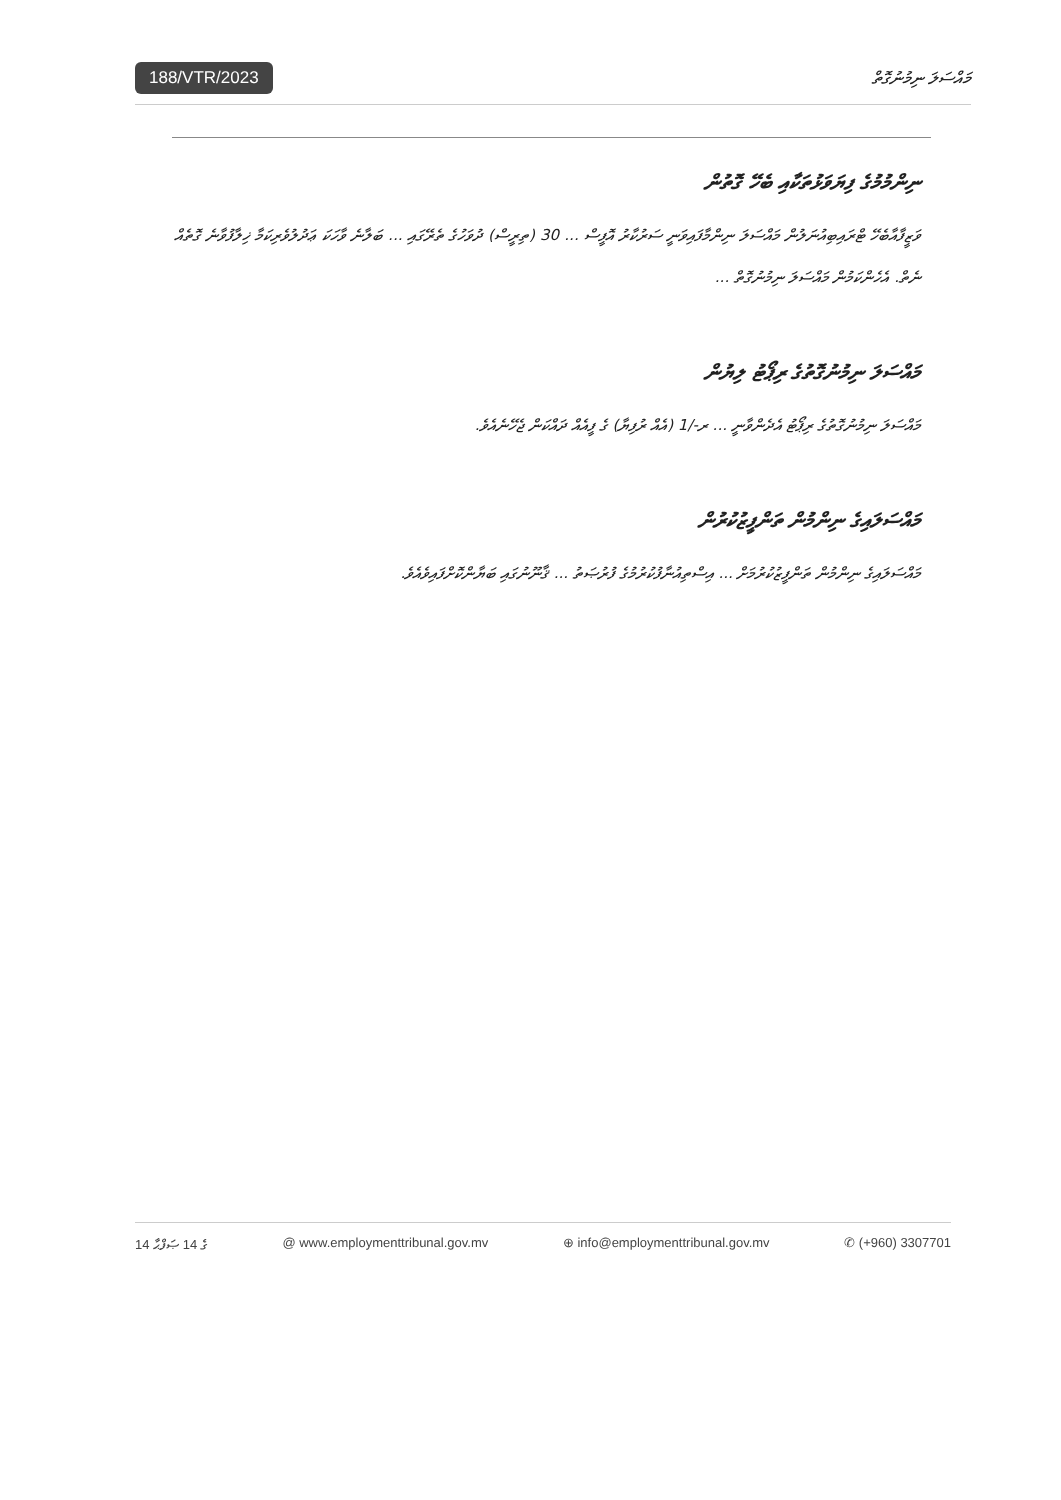188/VTR/2023 މައްސަލަ ނިމުނުގޮތް
ނިންމުމުގެ ފިޔަވަޅުތަކާއި ބެހޭ ގޮތުން
ވަޒީފާއާބެހޭ ޓްރައިބިއުނަލުން މައްސަލަ ނިންމާފައިވަނީ ސަރުކާރު އޮފީސް ... 30 (ތިރީސް) ދުވަހުގެ ތެރޭގައި ... ބަލާނެ ވާހަކަ ޢަދުލުވެރިކަމާ ޚިލާފުވާނެ ގޮތެއް ނެތް. އެހެންކަމުން މައްސަލަ ނިމުނުގޮތް ...
މައްސަލަ ނިމުނުގޮތުގެ ރިޕޯޓު ލިޔުން
މައްސަލަ ނިމުނުގޮތުގެ ރިޕޯޓު އެދެންވާނީ ... ރ-/1 (އެއް ރުފިޔާ) ގެ ފީއެއް ދައްކަން ޖެހޭނެއެވެ.
މައްސަލައިގެ ނިންމުން ތަންފީޒުކުރުން
މައްސަލައިގެ ނިންމުން ތަންފީޒުކުރުމަށް ... އިސްތިއުނާފުކުރުމުގެ ފުރުޞަތު ... ޤާނޫނުގައި ބަޔާންކޮށްފައިވެއެވެ.
14 ގެ 14 ޞަފްޙާ @ www.employmenttribunal.gov.mv ⊕ info@employmenttribunal.gov.mv ✆ (+960) 3307701